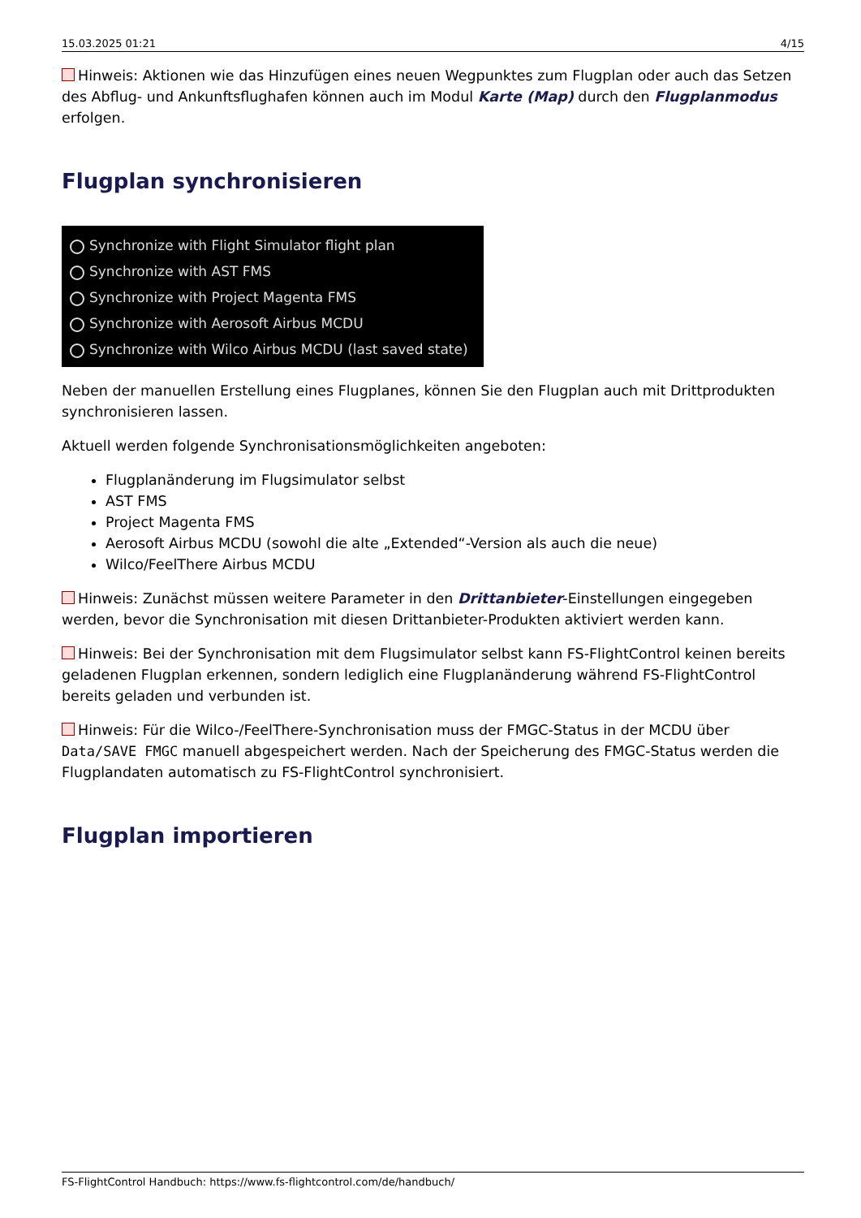15.03.2025 01:21 4/15
Hinweis: Aktionen wie das Hinzufügen eines neuen Wegpunktes zum Flugplan oder auch das Setzen des Abflug- und Ankunftsflughafen können auch im Modul Karte (Map) durch den Flugplanmodus erfolgen.
Flugplan synchronisieren
Synchronize with Flight Simulator flight plan
Synchronize with AST FMS
Synchronize with Project Magenta FMS
Synchronize with Aerosoft Airbus MCDU
Synchronize with Wilco Airbus MCDU (last saved state)
Neben der manuellen Erstellung eines Flugplanes, können Sie den Flugplan auch mit Drittprodukten synchronisieren lassen.
Aktuell werden folgende Synchronisationsmöglichkeiten angeboten:
Flugplanänderung im Flugsimulator selbst
AST FMS
Project Magenta FMS
Aerosoft Airbus MCDU (sowohl die alte „Extended“-Version als auch die neue)
Wilco/FeelThere Airbus MCDU
Hinweis: Zunächst müssen weitere Parameter in den Drittanbieter-Einstellungen eingegeben werden, bevor die Synchronisation mit diesen Drittanbieter-Produkten aktiviert werden kann.
Hinweis: Bei der Synchronisation mit dem Flugsimulator selbst kann FS-FlightControl keinen bereits geladenen Flugplan erkennen, sondern lediglich eine Flugplanänderung während FS-FlightControl bereits geladen und verbunden ist.
Hinweis: Für die Wilco-/FeelThere-Synchronisation muss der FMGC-Status in der MCDU über Data/SAVE FMGC manuell abgespeichert werden. Nach der Speicherung des FMGC-Status werden die Flugplandaten automatisch zu FS-FlightControl synchronisiert.
Flugplan importieren
FS-FlightControl Handbuch: https://www.fs-flightcontrol.com/de/handbuch/